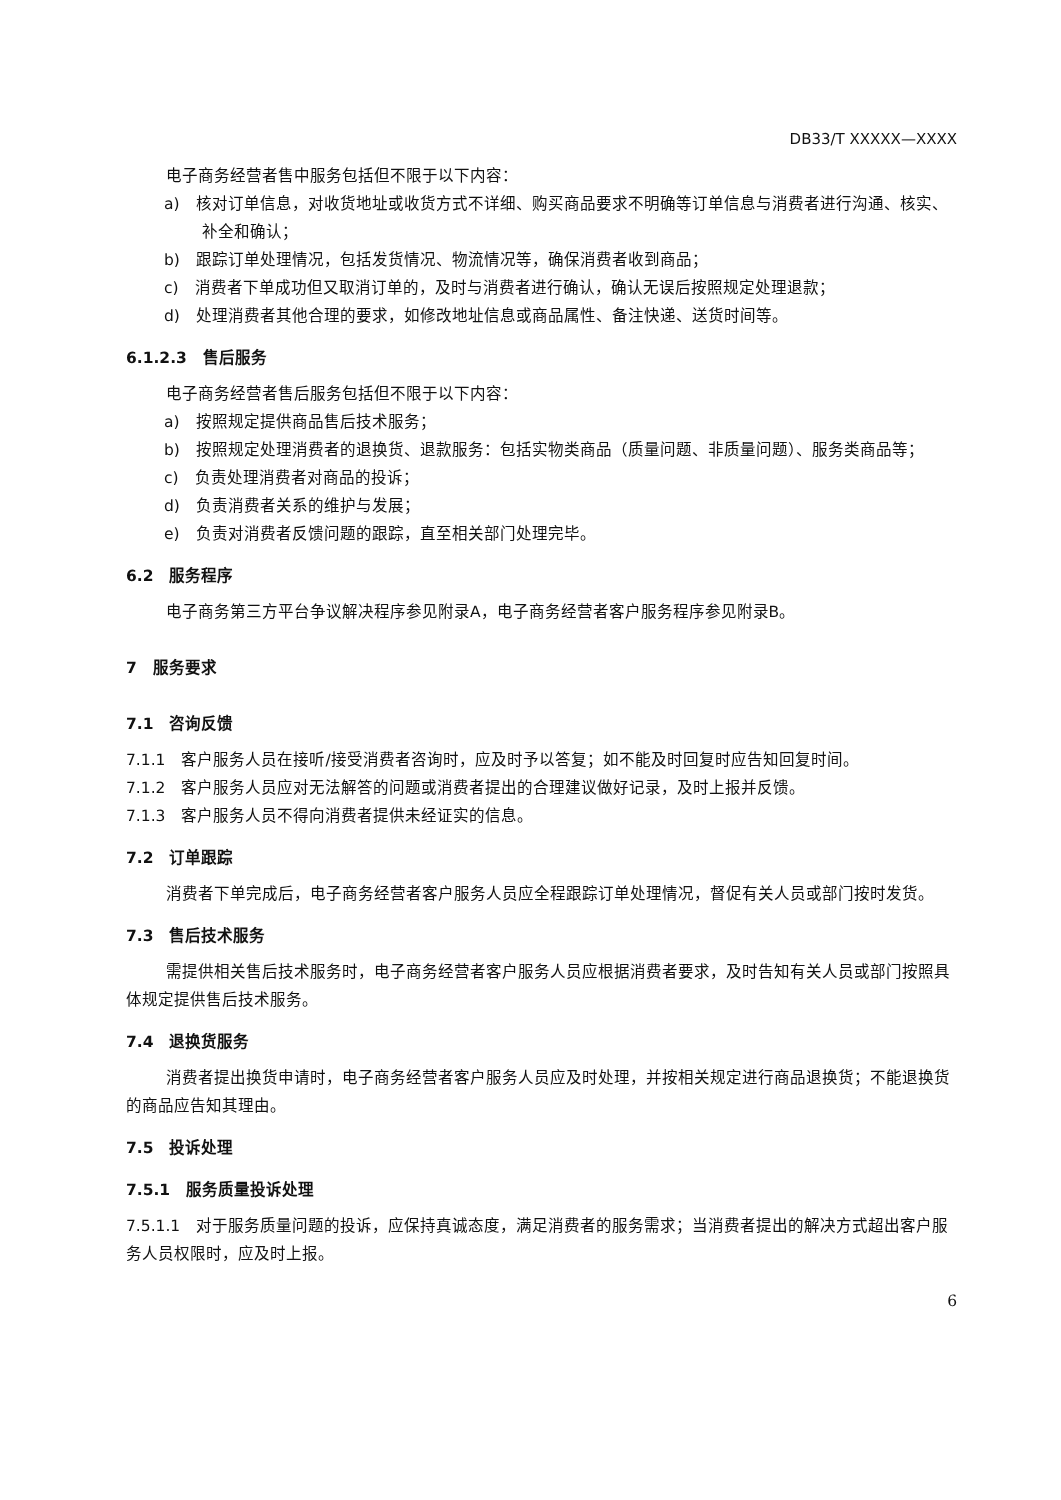DB33/T XXXXX—XXXX
电子商务经营者售中服务包括但不限于以下内容：
a)　核对订单信息，对收货地址或收货方式不详细、购买商品要求不明确等订单信息与消费者进行沟通、核实、补全和确认；
b)　跟踪订单处理情况，包括发货情况、物流情况等，确保消费者收到商品；
c)　消费者下单成功但又取消订单的，及时与消费者进行确认，确认无误后按照规定处理退款；
d)　处理消费者其他合理的要求，如修改地址信息或商品属性、备注快递、送货时间等。
6.1.2.3　售后服务
电子商务经营者售后服务包括但不限于以下内容：
a)　按照规定提供商品售后技术服务；
b)　按照规定处理消费者的退换货、退款服务：包括实物类商品（质量问题、非质量问题）、服务类商品等；
c)　负责处理消费者对商品的投诉；
d)　负责消费者关系的维护与发展；
e)　负责对消费者反馈问题的跟踪，直至相关部门处理完毕。
6.2　服务程序
电子商务第三方平台争议解决程序参见附录A，电子商务经营者客户服务程序参见附录B。
7　服务要求
7.1　咨询反馈
7.1.1　客户服务人员在接听/接受消费者咨询时，应及时予以答复；如不能及时回复时应告知回复时间。
7.1.2　客户服务人员应对无法解答的问题或消费者提出的合理建议做好记录，及时上报并反馈。
7.1.3　客户服务人员不得向消费者提供未经证实的信息。
7.2　订单跟踪
消费者下单完成后，电子商务经营者客户服务人员应全程跟踪订单处理情况，督促有关人员或部门按时发货。
7.3　售后技术服务
需提供相关售后技术服务时，电子商务经营者客户服务人员应根据消费者要求，及时告知有关人员或部门按照具体规定提供售后技术服务。
7.4　退换货服务
消费者提出换货申请时，电子商务经营者客户服务人员应及时处理，并按相关规定进行商品退换货；不能退换货的商品应告知其理由。
7.5　投诉处理
7.5.1　服务质量投诉处理
7.5.1.1　对于服务质量问题的投诉，应保持真诚态度，满足消费者的服务需求；当消费者提出的解决方式超出客户服务人员权限时，应及时上报。
6